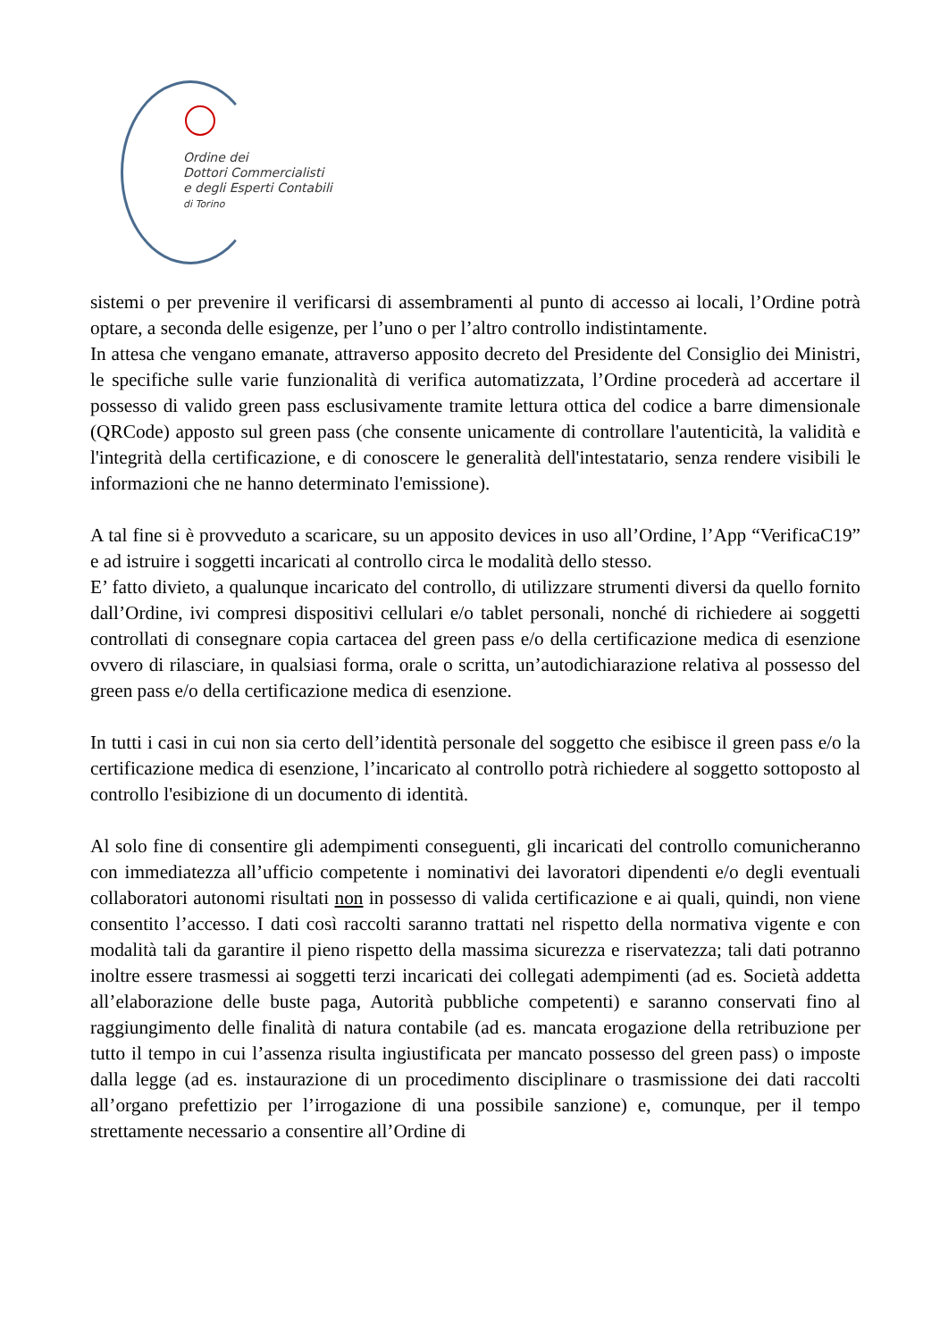Ordine dei
Dottori Commercialisti
e degli Esperti Contabili
di Torino
sistemi o per prevenire il verificarsi di assembramenti al punto di accesso ai locali, l’Ordine potrà optare, a seconda delle esigenze, per l’uno o per l’altro controllo indistintamente.
In attesa che vengano emanate, attraverso apposito decreto del Presidente del Consiglio dei Ministri, le specifiche sulle varie funzionalità di verifica automatizzata, l’Ordine procederà ad accertare il possesso di valido green pass esclusivamente tramite lettura ottica del codice a barre dimensionale (QRCode) apposto sul green pass (che consente unicamente di controllare l'autenticità, la validità e l'integrità della certificazione, e di conoscere le generalità dell'intestatario, senza rendere visibili le informazioni che ne hanno determinato l'emissione).
A tal fine si è provveduto a scaricare, su un apposito devices in uso all’Ordine, l’App “VerificaC19” e ad istruire i soggetti incaricati al controllo circa le modalità dello stesso.
E’ fatto divieto, a qualunque incaricato del controllo, di utilizzare strumenti diversi da quello fornito dall’Ordine, ivi compresi dispositivi cellulari e/o tablet personali, nonché di richiedere ai soggetti controllati di consegnare copia cartacea del green pass e/o della certificazione medica di esenzione ovvero di rilasciare, in qualsiasi forma, orale o scritta, un’autodichiarazione relativa al possesso del green pass e/o della certificazione medica di esenzione.
In tutti i casi in cui non sia certo dell’identità personale del soggetto che esibisce il green pass e/o la certificazione medica di esenzione, l’incaricato al controllo potrà richiedere al soggetto sottoposto al controllo l'esibizione di un documento di identità.
Al solo fine di consentire gli adempimenti conseguenti, gli incaricati del controllo comunicheranno con immediatezza all’ufficio competente i nominativi dei lavoratori dipendenti e/o degli eventuali collaboratori autonomi risultati non in possesso di valida certificazione e ai quali, quindi, non viene consentito l’accesso. I dati così raccolti saranno trattati nel rispetto della normativa vigente e con modalità tali da garantire il pieno rispetto della massima sicurezza e riservatezza; tali dati potranno inoltre essere trasmessi ai soggetti terzi incaricati dei collegati adempimenti (ad es. Società addetta all’elaborazione delle buste paga, Autorità pubbliche competenti) e saranno conservati fino al raggiungimento delle finalità di natura contabile (ad es. mancata erogazione della retribuzione per tutto il tempo in cui l’assenza risulta ingiustificata per mancato possesso del green pass) o imposte dalla legge (ad es. instaurazione di un procedimento disciplinare o trasmissione dei dati raccolti all’organo prefettizio per l’irrogazione di una possibile sanzione) e, comunque, per il tempo strettamente necessario a consentire all’Ordine di